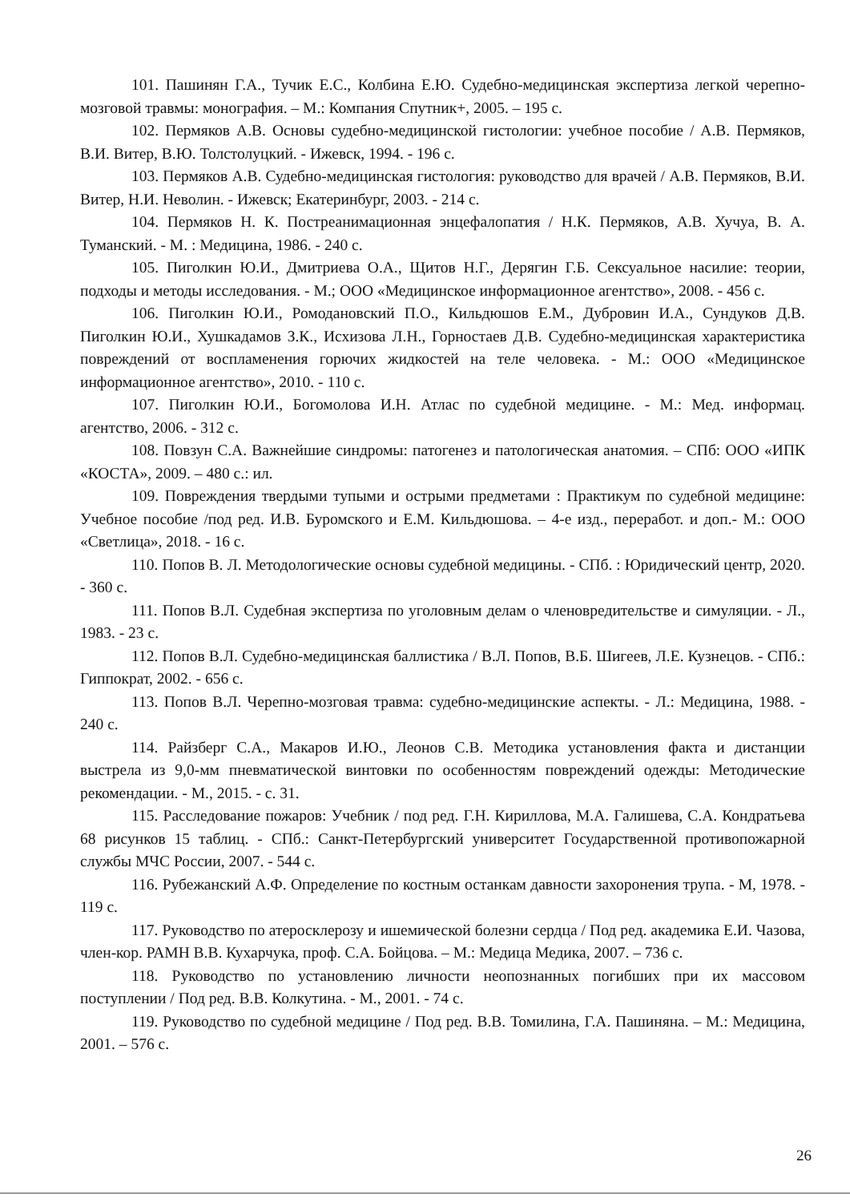101. Пашинян Г.А., Тучик Е.С., Колбина Е.Ю. Судебно-медицинская экспертиза легкой черепно-мозговой травмы: монография. – М.: Компания Спутник+, 2005. – 195 с.
102. Пермяков А.В. Основы судебно-медицинской гистологии: учебное пособие / А.В. Пермяков, В.И. Витер, В.Ю. Толстолуцкий. - Ижевск, 1994. - 196 с.
103. Пермяков А.В. Судебно-медицинская гистология: руководство для врачей / А.В. Пермяков, В.И. Витер, Н.И. Неволин. - Ижевск; Екатеринбург, 2003. - 214 с.
104. Пермяков Н. К. Постреанимационная энцефалопатия / Н.К. Пермяков, А.В. Хучуа, В. А. Туманский. - М. : Медицина, 1986. - 240 с.
105. Пиголкин Ю.И., Дмитриева О.А., Щитов Н.Г., Дерягин Г.Б. Сексуальное насилие: теории, подходы и методы исследования. - М.; ООО «Медицинское информационное агентство», 2008. - 456 с.
106. Пиголкин Ю.И., Ромодановский П.О., Кильдюшов Е.М., Дубровин И.А., Сундуков Д.В. Пиголкин Ю.И., Хушкадамов З.К., Исхизова Л.Н., Горностаев Д.В. Судебно-медицинская характеристика повреждений от воспламенения горючих жидкостей на теле человека. - М.: ООО «Медицинское информационное агентство», 2010. - 110 с.
107. Пиголкин Ю.И., Богомолова И.Н. Атлас по судебной медицине. - М.: Мед. информац. агентство, 2006. - 312 с.
108. Повзун С.А. Важнейшие синдромы: патогенез и патологическая анатомия. – СПб: ООО «ИПК «КОСТА», 2009. – 480 с.: ил.
109. Повреждения твердыми тупыми и острыми предметами : Практикум по судебной медицине: Учебное пособие /под ред. И.В. Буромского и Е.М. Кильдюшова. – 4-е изд., переработ. и доп.- М.: ООО «Светлица», 2018. - 16 с.
110. Попов В. Л. Методологические основы судебной медицины. - СПб. : Юридический центр, 2020. - 360 с.
111. Попов В.Л. Судебная экспертиза по уголовным делам о членовредительстве и симуляции. - Л., 1983. - 23 с.
112. Попов В.Л. Судебно-медицинская баллистика / В.Л. Попов, В.Б. Шигеев, Л.Е. Кузнецов. - СПб.: Гиппократ, 2002. - 656 с.
113. Попов В.Л. Черепно-мозговая травма: судебно-медицинские аспекты. - Л.: Медицина, 1988. - 240 с.
114. Райзберг С.А., Макаров И.Ю., Леонов С.В. Методика установления факта и дистанции выстрела из 9,0-мм пневматической винтовки по особенностям повреждений одежды: Методические рекомендации. - М., 2015. - с. 31.
115. Расследование пожаров: Учебник / под ред. Г.Н. Кириллова, М.А. Галишева, С.А. Кондратьева 68 рисунков 15 таблиц. - СПб.: Санкт-Петербургский университет Государственной противопожарной службы МЧС России, 2007. - 544 с.
116. Рубежанский А.Ф. Определение по костным останкам давности захоронения трупа. - М, 1978. - 119 с.
117. Руководство по атеросклерозу и ишемической болезни сердца / Под ред. академика Е.И. Чазова, член-кор. РАМН В.В. Кухарчука, проф. С.А. Бойцова. – М.: Медица Медика, 2007. – 736 с.
118. Руководство по установлению личности неопознанных погибших при их массовом поступлении / Под ред. В.В. Колкутина. - М., 2001. - 74 с.
119. Руководство по судебной медицине / Под ред. В.В. Томилина, Г.А. Пашиняна. – М.: Медицина, 2001. – 576 с.
26